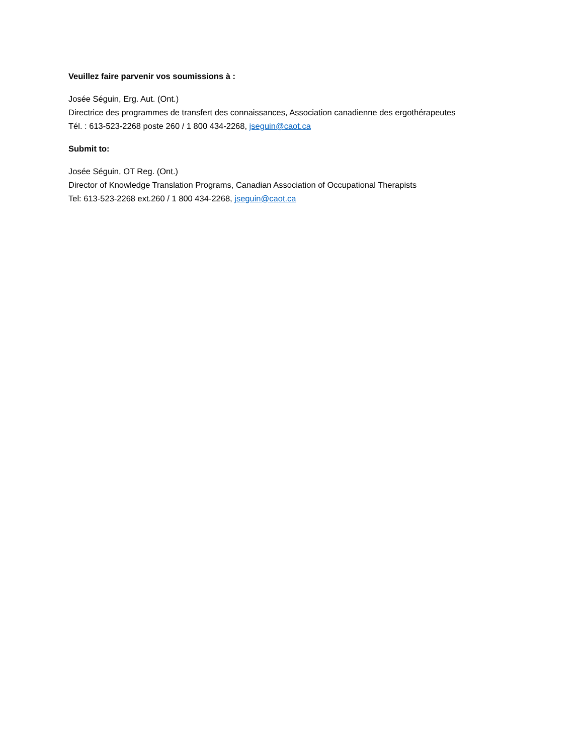Veuillez faire parvenir vos soumissions à :
Josée Séguin, Erg. Aut. (Ont.)
Directrice des programmes de transfert des connaissances, Association canadienne des ergothérapeutes
Tél. : 613-523-2268 poste 260 / 1 800 434-2268, jseguin@caot.ca
Submit to:
Josée Séguin, OT Reg. (Ont.)
Director of Knowledge Translation Programs, Canadian Association of Occupational Therapists
Tel: 613-523-2268 ext.260 / 1 800 434-2268, jseguin@caot.ca